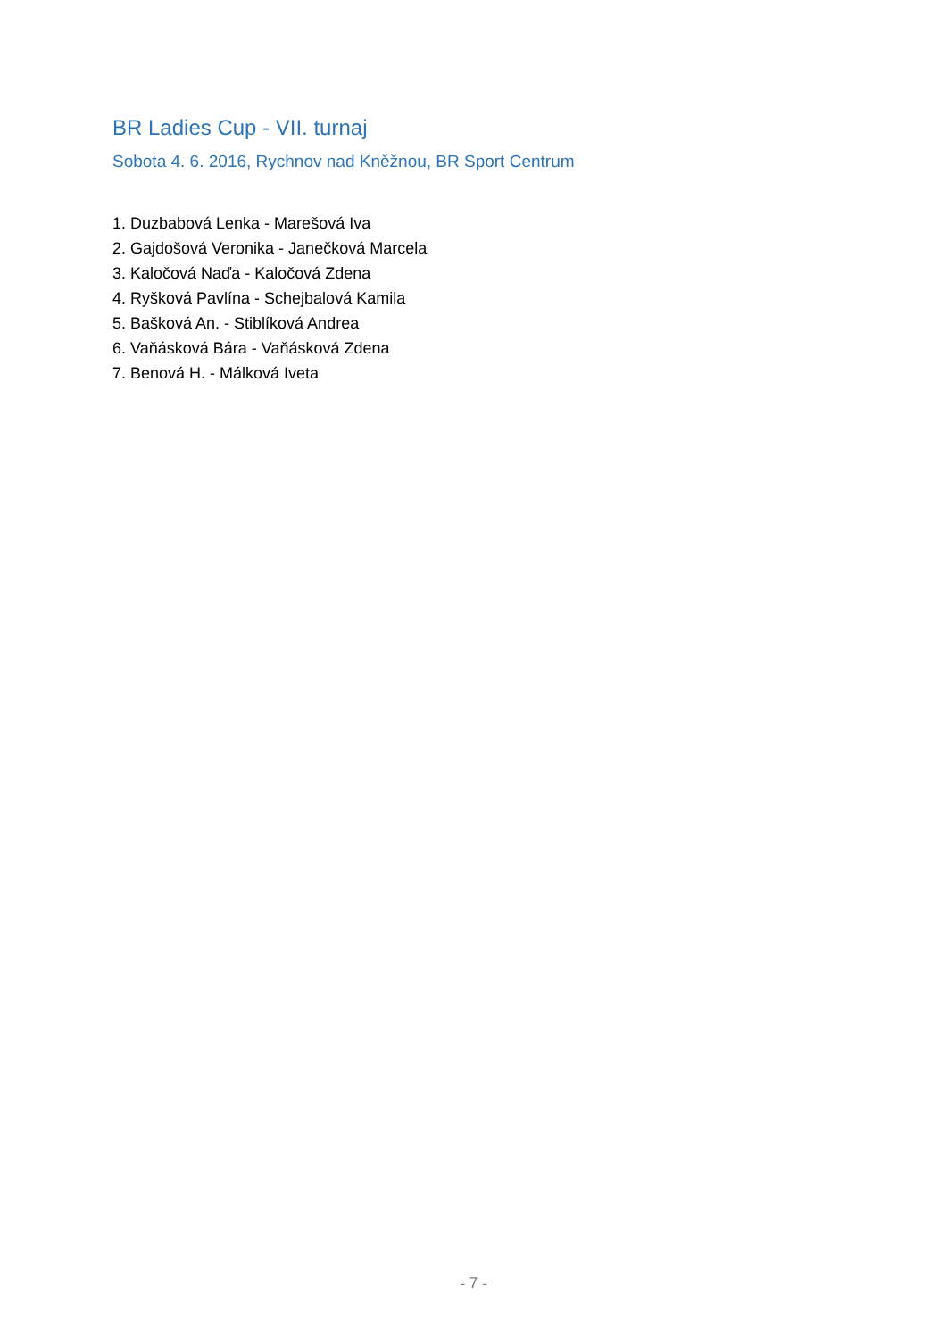BR Ladies Cup - VII. turnaj
Sobota 4. 6. 2016, Rychnov nad Kněžnou, BR Sport Centrum
1. Duzbabová Lenka - Marešová Iva
2. Gajdošová Veronika - Janečková Marcela
3. Kaločová Naďa - Kaločová Zdena
4. Ryšková Pavlína - Schejbalová Kamila
5. Bašková An. - Stiblíková Andrea
6. Vaňásková Bára - Vaňásková Zdena
7. Benová H. - Málková Iveta
- 7 -